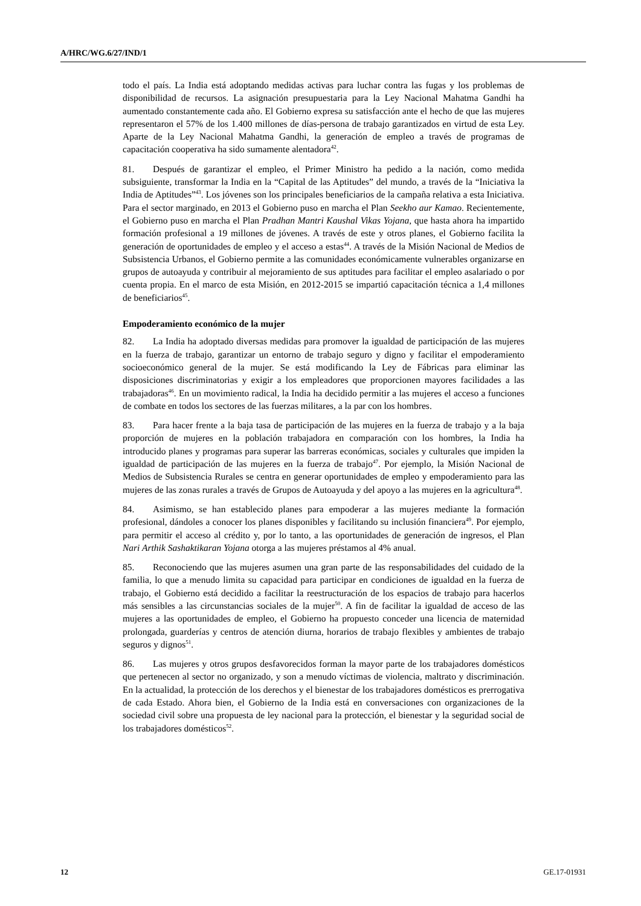A/HRC/WG.6/27/IND/1
todo el país. La India está adoptando medidas activas para luchar contra las fugas y los problemas de disponibilidad de recursos. La asignación presupuestaria para la Ley Nacional Mahatma Gandhi ha aumentado constantemente cada año. El Gobierno expresa su satisfacción ante el hecho de que las mujeres representaron el 57% de los 1.400 millones de días-persona de trabajo garantizados en virtud de esta Ley. Aparte de la Ley Nacional Mahatma Gandhi, la generación de empleo a través de programas de capacitación cooperativa ha sido sumamente alentadora<sup>42</sup>.
81. Después de garantizar el empleo, el Primer Ministro ha pedido a la nación, como medida subsiguiente, transformar la India en la “Capital de las Aptitudes” del mundo, a través de la “Iniciativa la India de Aptitudes”<sup>43</sup>. Los jóvenes son los principales beneficiarios de la campaña relativa a esta Iniciativa. Para el sector marginado, en 2013 el Gobierno puso en marcha el Plan Seekho aur Kamao. Recientemente, el Gobierno puso en marcha el Plan Pradhan Mantri Kaushal Vikas Yojana, que hasta ahora ha impartido formación profesional a 19 millones de jóvenes. A través de este y otros planes, el Gobierno facilita la generación de oportunidades de empleo y el acceso a estas<sup>44</sup>. A través de la Misión Nacional de Medios de Subsistencia Urbanos, el Gobierno permite a las comunidades económicamente vulnerables organizarse en grupos de autoayuda y contribuir al mejoramiento de sus aptitudes para facilitar el empleo asalariado o por cuenta propia. En el marco de esta Misión, en 2012-2015 se impartió capacitación técnica a 1,4 millones de beneficiarios<sup>45</sup>.
Empoderamiento económico de la mujer
82. La India ha adoptado diversas medidas para promover la igualdad de participación de las mujeres en la fuerza de trabajo, garantizar un entorno de trabajo seguro y digno y facilitar el empoderamiento socioeconómico general de la mujer. Se está modificando la Ley de Fábricas para eliminar las disposiciones discriminatorias y exigir a los empleadores que proporcionen mayores facilidades a las trabajadoras<sup>46</sup>. En un movimiento radical, la India ha decidido permitir a las mujeres el acceso a funciones de combate en todos los sectores de las fuerzas militares, a la par con los hombres.
83. Para hacer frente a la baja tasa de participación de las mujeres en la fuerza de trabajo y a la baja proporción de mujeres en la población trabajadora en comparación con los hombres, la India ha introducido planes y programas para superar las barreras económicas, sociales y culturales que impiden la igualdad de participación de las mujeres en la fuerza de trabajo<sup>47</sup>. Por ejemplo, la Misión Nacional de Medios de Subsistencia Rurales se centra en generar oportunidades de empleo y empoderamiento para las mujeres de las zonas rurales a través de Grupos de Autoayuda y del apoyo a las mujeres en la agricultura<sup>48</sup>.
84. Asimismo, se han establecido planes para empoderar a las mujeres mediante la formación profesional, dándoles a conocer los planes disponibles y facilitando su inclusión financiera<sup>49</sup>. Por ejemplo, para permitir el acceso al crédito y, por lo tanto, a las oportunidades de generación de ingresos, el Plan Nari Arthik Sashaktikaran Yojana otorga a las mujeres préstamos al 4% anual.
85. Reconociendo que las mujeres asumen una gran parte de las responsabilidades del cuidado de la familia, lo que a menudo limita su capacidad para participar en condiciones de igualdad en la fuerza de trabajo, el Gobierno está decidido a facilitar la reestructuración de los espacios de trabajo para hacerlos más sensibles a las circunstancias sociales de la mujer<sup>50</sup>. A fin de facilitar la igualdad de acceso de las mujeres a las oportunidades de empleo, el Gobierno ha propuesto conceder una licencia de maternidad prolongada, guarderías y centros de atención diurna, horarios de trabajo flexibles y ambientes de trabajo seguros y dignos<sup>51</sup>.
86. Las mujeres y otros grupos desfavorecidos forman la mayor parte de los trabajadores domésticos que pertenecen al sector no organizado, y son a menudo víctimas de violencia, maltrato y discriminación. En la actualidad, la protección de los derechos y el bienestar de los trabajadores domésticos es prerrogativa de cada Estado. Ahora bien, el Gobierno de la India está en conversaciones con organizaciones de la sociedad civil sobre una propuesta de ley nacional para la protección, el bienestar y la seguridad social de los trabajadores domésticos<sup>52</sup>.
12 GE.17-01931